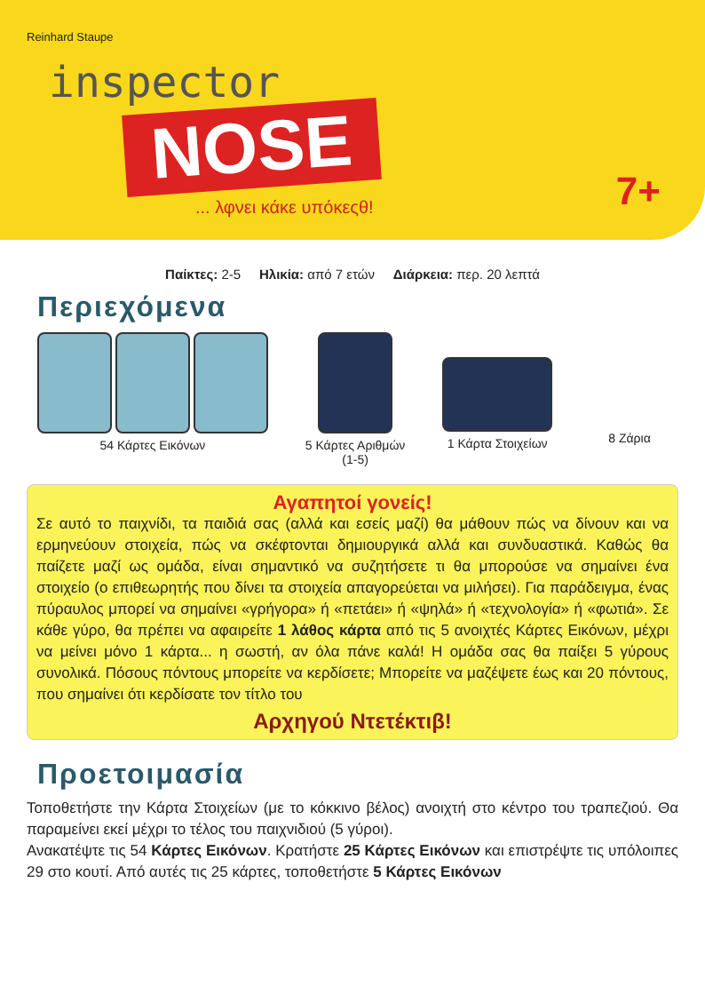Reinhard Staupe
inspector
NOSE
... λφνει κάκε υπόκεςθ!
7+
Παίκτες: 2-5 Ηλικία: από 7 ετών Διάρκεια: περ. 20 λεπτά
Περιεχόμενα
54 Κάρτες Εικόνων
5 Κάρτες Αριθμών
(1-5)
1 Κάρτα Στοιχείων
8 Ζάρια
Αγαπητοί γονείς!
Σε αυτό το παιχνίδι, τα παιδιά σας (αλλά και εσείς μαζί) θα μάθουν πώς να δίνουν και να ερμηνεύουν στοιχεία, πώς να σκέφτονται δημιουργικά αλλά και συνδυαστικά. Καθώς θα παίζετε μαζί ως ομάδα, είναι σημαντικό να συζητήσετε τι θα μπορούσε να σημαίνει ένα στοιχείο (ο επιθεωρητής που δίνει τα στοιχεία απαγορεύεται να μιλήσει). Για παράδειγμα, ένας πύραυλος μπορεί να σημαίνει «γρήγορα» ή «πετάει» ή «ψηλά» ή «τεχνολογία» ή «φωτιά». Σε κάθε γύρο, θα πρέπει να αφαιρείτε 1 λάθος κάρτα από τις 5 ανοιχτές Κάρτες Εικόνων, μέχρι να μείνει μόνο 1 κάρτα... η σωστή, αν όλα πάνε καλά! Η ομάδα σας θα παίξει 5 γύρους συνολικά. Πόσους πόντους μπορείτε να κερδίσετε; Μπορείτε να μαζέψετε έως και 20 πόντους, που σημαίνει ότι κερδίσατε τον τίτλο του
Αρχηγού Ντετέκτιβ!
Προετοιμασία
Τοποθετήστε την Κάρτα Στοιχείων (με το κόκκινο βέλος) ανοιχτή στο κέντρο του τραπεζιού. Θα παραμείνει εκεί μέχρι το τέλος του παιχνιδιού (5 γύροι).
Ανακατέψτε τις 54 Κάρτες Εικόνων. Κρατήστε 25 Κάρτες Εικόνων και επιστρέψτε τις υπόλοιπες 29 στο κουτί. Από αυτές τις 25 κάρτες, τοποθετήστε 5 Κάρτες Εικόνων